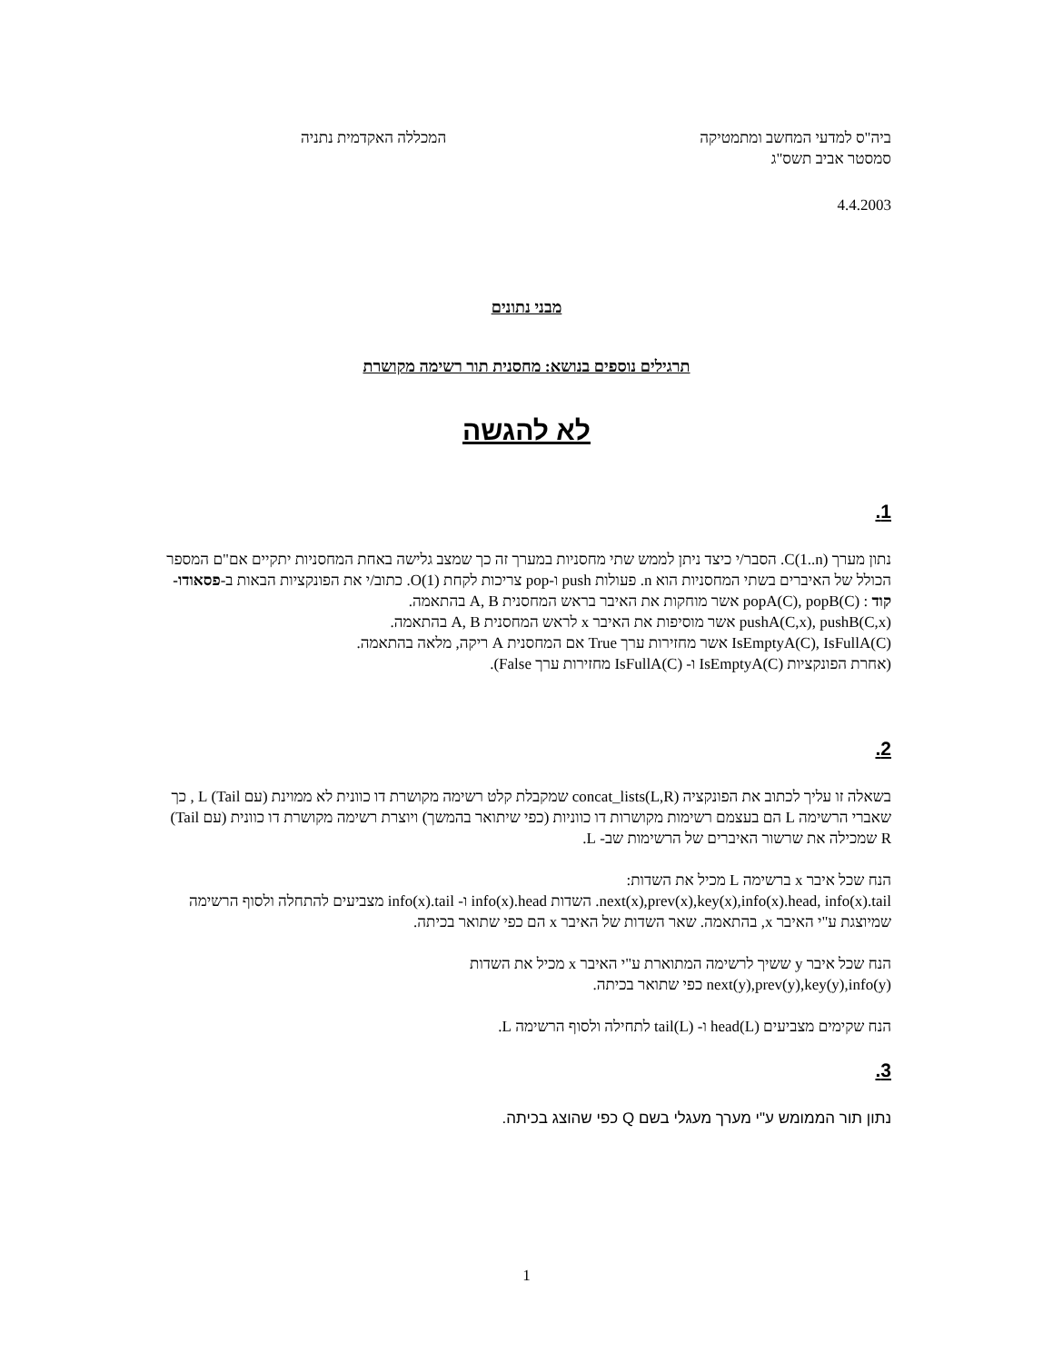ביה"ס למדעי המחשב ומתמטיקה המכללה האקדמית נתניה
סמסטר אביב תשס"ג
4.4.2003
מבני נתונים
תרגילים נוספים בנושא: מחסנית תור רשימה מקושרת
לא להגשה
1.
נתון מערך C(1..n). הסבר/י כיצד ניתן לממש שתי מחסניות במערך זה כך שמצב גלישה באחת המחסניות יתקיים אם"ם המספר הכולל של האיברים בשתי המחסניות הוא n. פעולות push ו-pop צריכות לקחת O(1). כתוב/י את הפונקציות הבאות ב-פסאודו-קוד : popA(C), popB(C) אשר מוחקות את האיבר בראש המחסנית A, B בהתאמה.
pushA(C,x), pushB(C,x) אשר מוסיפות את האיבר x לראש המחסנית A, B בהתאמה.
IsEmptyA(C), IsFullA(C) אשר מחזירות ערך True אם המחסנית A ריקה, מלאה בהתאמה.
(אחרת הפונקציות IsEmptyA(C) ו- IsFullA(C) מחזירות ערך False).
2.
בשאלה זו עליך לכתוב את הפונקציה concat_lists(L,R) שמקבלת קלט רשימה מקושרת דו כוונית לא ממוינת (עם Tail) L , כך שאברי הרשימה L הם בעצמם רשימות מקושרות דו כווניות (כפי שיתואר בהמשך) ויוצרת רשימה מקושרת דו כוונית (עם Tail) R שמכילה את שרשור האיברים של הרשימות שב- L.
הנח שכל איבר x ברשימה L מכיל את השדות:
next(x),prev(x),key(x),info(x).head, info(x).tail. השדות info(x).head ו- info(x).tail מצביעים להתחלה ולסוף הרשימה שמיוצגת ע"י האיבר x, בהתאמה. שאר השדות של האיבר x הם כפי שתואר בכיתה.
הנח שכל איבר y ששיך לרשימה המתוארת ע"י האיבר x מכיל את השדות
next(y),prev(y),key(y),info(y) כפי שתואר בכיתה.
הנח שקימים מצביעים head(L) ו- tail(L) לתחילה ולסוף הרשימה L.
3.
נתון תור הממומש ע"י מערך מעגלי בשם Q כפי שהוצג בכיתה.
1